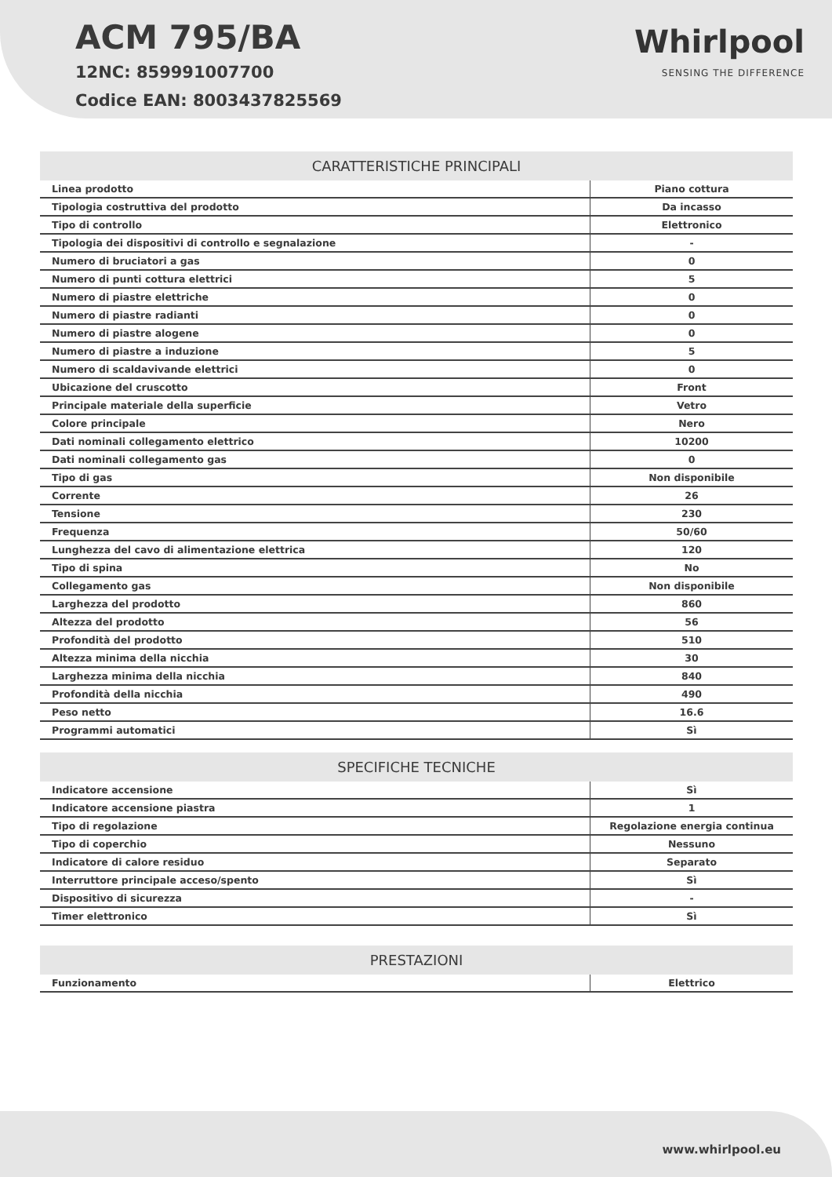ACM 795/BA
12NC: 859991007700
Codice EAN: 8003437825569
Whirlpool
SENSING THE DIFFERENCE
| CARATTERISTICHE PRINCIPALI | |
| --- | --- |
| Linea prodotto | Piano cottura |
| Tipologia costruttiva del prodotto | Da incasso |
| Tipo di controllo | Elettronico |
| Tipologia dei dispositivi di controllo e segnalazione | - |
| Numero di bruciatori a gas | 0 |
| Numero di punti cottura elettrici | 5 |
| Numero di piastre elettriche | 0 |
| Numero di piastre radianti | 0 |
| Numero di piastre alogene | 0 |
| Numero di piastre a induzione | 5 |
| Numero di scaldavivande elettrici | 0 |
| Ubicazione del cruscotto | Front |
| Principale materiale della superficie | Vetro |
| Colore principale | Nero |
| Dati nominali collegamento elettrico | 10200 |
| Dati nominali collegamento gas | 0 |
| Tipo di gas | Non disponibile |
| Corrente | 26 |
| Tensione | 230 |
| Frequenza | 50/60 |
| Lunghezza del cavo di alimentazione elettrica | 120 |
| Tipo di spina | No |
| Collegamento gas | Non disponibile |
| Larghezza del prodotto | 860 |
| Altezza del prodotto | 56 |
| Profondità del prodotto | 510 |
| Altezza minima della nicchia | 30 |
| Larghezza minima della nicchia | 840 |
| Profondità della nicchia | 490 |
| Peso netto | 16.6 |
| Programmi automatici | Sì |
| SPECIFICHE TECNICHE | |
| --- | --- |
| Indicatore accensione | Sì |
| Indicatore accensione piastra | 1 |
| Tipo di regolazione | Regolazione energia continua |
| Tipo di coperchio | Nessuno |
| Indicatore di calore residuo | Separato |
| Interruttore principale acceso/spento | Sì |
| Dispositivo di sicurezza | - |
| Timer elettronico | Sì |
| PRESTAZIONI | |
| --- | --- |
| Funzionamento | Elettrico |
www.whirlpool.eu